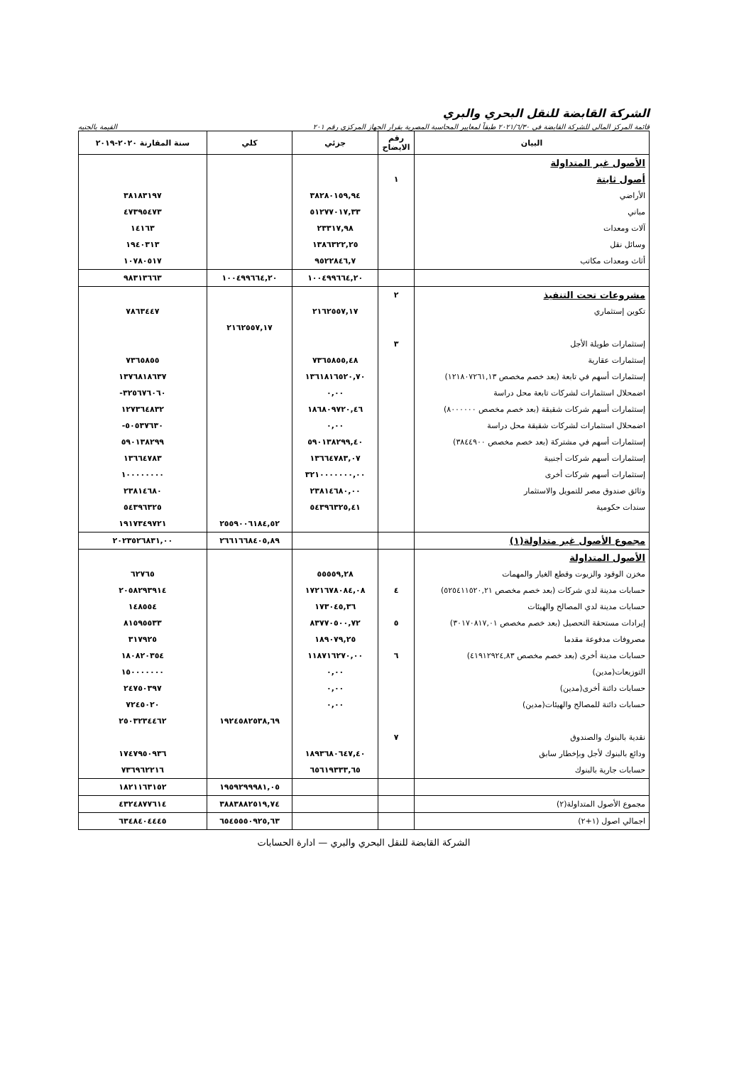الشركة القابضة للنقل البحري والبري
قائمة المركز المالي للشركة القابضة في ٢٠٢١/٦/٣٠ طبقاً لمعايير المحاسبة المصرية بقرار الجهاز المركزي رقم ٢٠١ القيمة بالجنيه
| البيان | رقم الايضاح | جزئي | كلي | سنة المقارنة ٢٠٢٠-٢٠١٩ |
| --- | --- | --- | --- | --- |
| الأصول غير المتداولة | | | | |
| أصول ثابتة | ١ | | | |
| الأراضي | | ٣٨٢٨٠١٥٩,٩٤ | | ٣٨١٨٣١٩٧ |
| مباني | | ٥١٢٧٧٠١٧,٣٣ | | ٤٧٣٩٥٤٧٣ |
| آلات ومعدات | | ٢٣٣١٧,٩٨ | | ١٤١٦٣ |
| وسائل نقل | | ١٣٨٦٣٢٢,٢٥ | | ١٩٤٠٣١٣ |
| أثاث ومعدات مكاتب | | ٩٥٢٢٨٤٦,٧ | | ١٠٧٨٠٥١٧ |
| | | ١٠٠٤٩٩٦٦٤,٢٠ | ١٠٠٤٩٩٦٦٤,٢٠ | ٩٨٣١٣٦٦٣ |
| مشروعات تحت التنفيذ | ٢ | | | |
| تكوين إستثماري | | ٢١٦٢٥٥٧,١٧ | | ٧٨٦٣٤٤٧ |
| | | | ٢١٦٢٥٥٧,١٧ | |
| إستثمارات طويلة الأجل | ٣ | | | |
| إستثمارات عقارية | | ٧٣٦٥٨٥٥,٤٨ | | ٧٣٦٥٨٥٥ |
| إستثمارات أسهم في تابعة (بعد خصم مخصص ١٢١٨٠٧٢٦١,١٣) | | ١٣٦١٨١٦٥٢٠,٧٠ | | ١٣٧٦٨١٨٦٣٧ |
| اضمحلال استثمارات لشركات تابعة محل دراسة | | ٠,٠٠ | | ٣٢٥٦٧٦٠٦٠- |
| إستثمارات أسهم شركات شقيقة (بعد خصم مخصص ٨٠٠٠٠٠٠) | | ١٨٦٨٠٩٧٢٠,٤٦ | | ١٢٧٣٦٤٨٣٢ |
| اضمحلال استثمارات لشركات شقيقة محل دراسة | | ٠,٠٠ | | ٥٠٥٣٧٦٣٠- |
| إستثمارات أسهم في مشتركة (بعد خصم مخصص ٣٨٤٤٩٠٠) | | ٥٩٠١٣٨٢٩٩,٤٠ | | ٥٩٠١٣٨٢٩٩ |
| إستثمارات أسهم شركات أجنبية | | ١٣٦٦٤٧٨٣,٠٧ | | ١٣٦٦٤٧٨٣ |
| إستثمارات أسهم شركات أخرى | | ٣٢١٠٠٠٠٠٠٠,٠٠ | | ١٠٠٠٠٠٠٠٠ |
| وثائق صندوق مصر للتمويل والاستثمار | | ٢٣٨١٤٦٨٠,٠٠ | | ٢٣٨١٤٦٨٠ |
| سندات حكومية | | ٥٤٣٩٦٣٢٥,٤١ | | ٥٤٣٩٦٣٢٥ |
| | | | ٢٥٥٩٠٠٦١٨٤,٥٢ | ١٩١٧٣٤٩٧٢١ |
| مجموع الأصول غير متداولة(١) | | | ٢٦٦١٦٦٨٤٠٥,٨٩ | ٢٠٢٣٥٢٦٨٣١,٠٠ |
| الأصول المتداولة | | | | |
| مخزن الوقود والزيوت وقطع الغيار والمهمات | | ٥٥٥٥٩,٢٨ | | ٦٢٧٦٥ |
| حسابات مدينة لدي شركات (بعد خصم مخصص ٥٢٥٤١١٥٢٠,٢١) | ٤ | ١٧٢١٦٧٨٠٨٤,٠٨ | | ٢٠٥٨٢٩٣٩١٤ |
| حسابات مدينة لدي المصالح والهيئات | | ١٧٣٠٤٥,٣٦ | | ١٤٨٥٥٤ |
| إيرادات مستحقة التحصيل (بعد خصم مخصص ٣٠١٧٠٨١٧,٠١) | ٥ | ٨٣٧٧٠٥٠٠,٧٢ | | ٨١٥٩٥٥٣٣ |
| مصروفات مدفوعة مقدما | | ١٨٩٠٧٩,٢٥ | | ٣١٧٩٢٥ |
| حسابات مدينة أخرى (بعد خصم مخصص ٤١٩١٢٩٢٤,٨٣) | ٦ | ١١٨٧١٦٢٧٠,٠٠ | | ١٨٠٨٢٠٣٥٤ |
| التوزيعات(مدين) | | ٠,٠٠ | | ١٥٠٠٠٠٠٠٠ |
| حسابات دائنة أخرى(مدين) | | ٠,٠٠ | | ٢٤٧٥٠٣٩٧ |
| حسابات دائنة للمصالح والهيئات(مدين) | | ٠,٠٠ | | ٧٢٤٥٠٢٠ |
| | | | ١٩٢٤٥٨٢٥٣٨,٦٩ | ٢٥٠٣٢٣٤٤٦٢ |
| نقدية بالبنوك والصندوق | ٧ | | | |
| ودائع بالبنوك لأجل وبإخطار سابق | | ١٨٩٣٦٨٠٦٤٧,٤٠ | | ١٧٤٧٩٥٠٩٣٦ |
| حسابات جارية بالبنوك | | ٦٥٦١٩٣٣٣,٦٥ | | ٧٣٦٩٦٢٢١٦ |
| | | | ١٩٥٩٢٩٩٩٨١,٠٥ | ١٨٢١١٦٣١٥٢ |
| مجموع الأصول المتداولة(٢) | | | ٣٨٨٣٨٨٢٥١٩,٧٤ | ٤٣٢٤٨٧٧٦١٤ |
| اجمالي اصول (١+٢) | | | ٦٥٤٥٥٥٠٩٢٥,٦٣ | ٦٣٤٨٤٠٤٤٤٥ |
الشركة القابضة للنقل البحري والبري — ادارة الحسابات